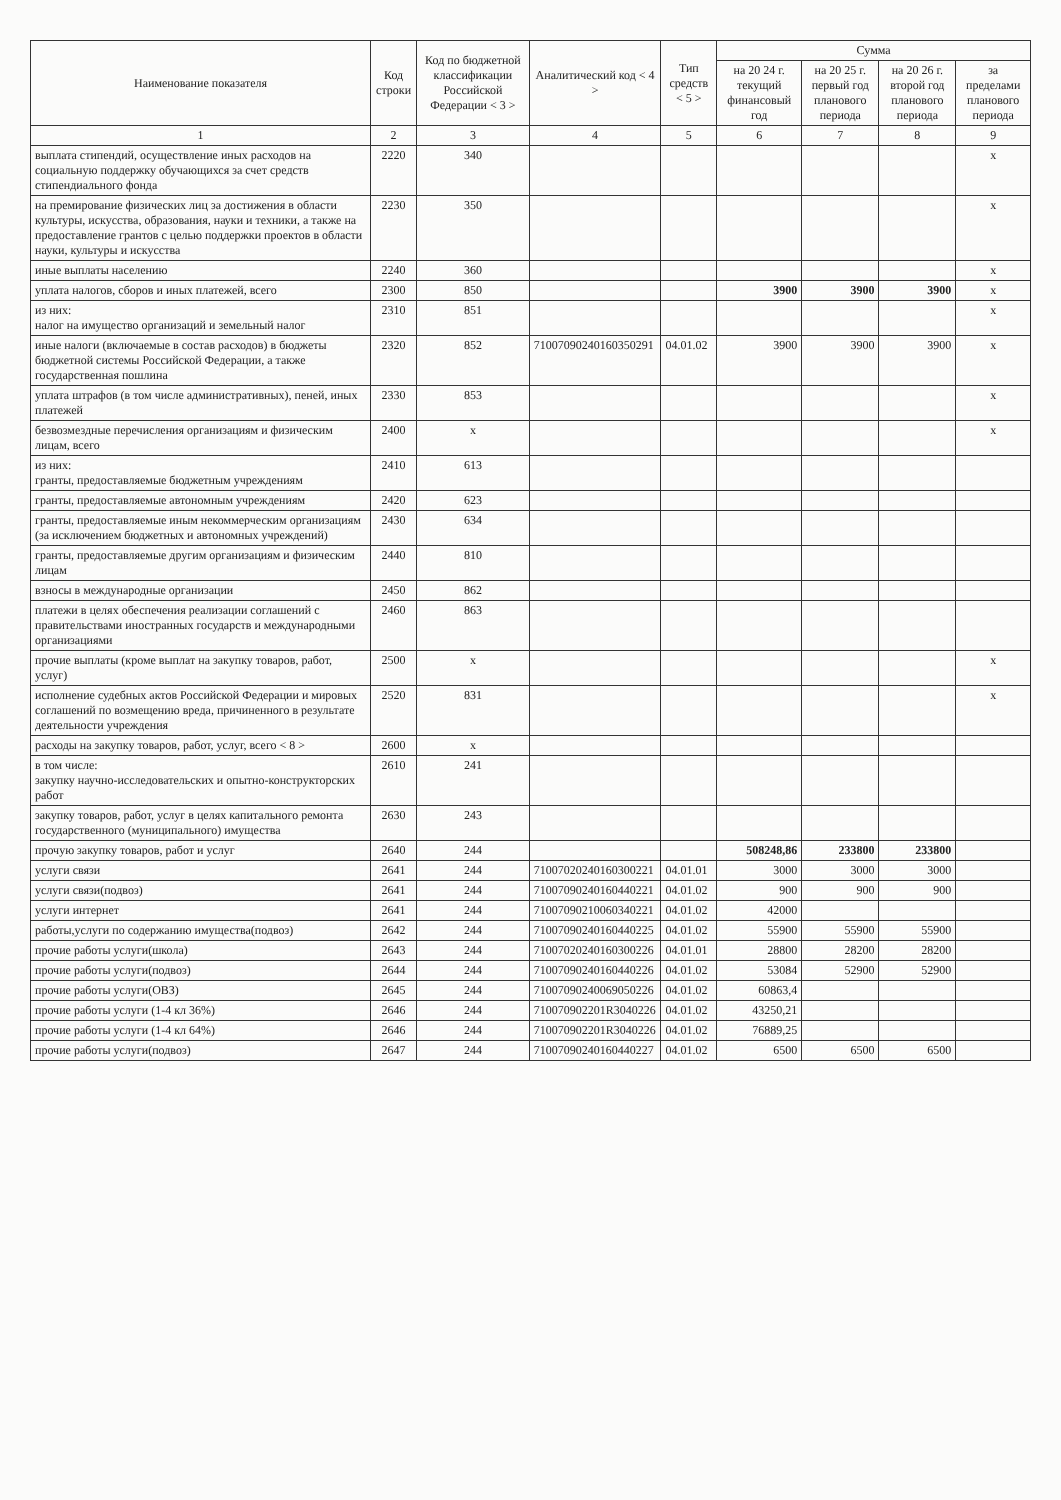| Наименование показателя | Код строки | Код по бюджетной классификации Российской Федерации < 3 > | Аналитический код < 4 > | Тип средств < 5 > | Сумма | | | |
| --- | --- | --- | --- | --- | --- | --- | --- | --- |
| | | | | | на 20 24 г. текущий финансовый год | на 20 25 г. первый год планового периода | на 20 26 г. второй год планового периода | за пределами планового периода |
| 1 | 2 | 3 | 4 | 5 | 6 | 7 | 8 | 9 |
| выплата стипендий, осуществление иных расходов на социальную поддержку обучающихся за счет средств стипендиального фонда | 2220 | 340 | | | | | | x |
| на премирование физических лиц за достижения в области культуры, искусства, образования, науки и техники, а также на предоставление грантов с целью поддержки проектов в области науки, культуры и искусства | 2230 | 350 | | | | | | x |
| иные выплаты населению | 2240 | 360 | | | | | | x |
| уплата налогов, сборов и иных платежей, всего | 2300 | 850 | | | 3900 | 3900 | 3900 | x |
| из них: налог на имущество организаций и земельный налог | 2310 | 851 | | | | | | x |
| иные налоги (включаемые в состав расходов) в бюджеты бюджетной системы Российской Федерации, а также государственная пошлина | 2320 | 852 | 71007090240160350291 | 04.01.02 | 3900 | 3900 | 3900 | x |
| уплата штрафов (в том числе административных), пеней, иных платежей | 2330 | 853 | | | | | | x |
| безвозмездные перечисления организациям и физическим лицам, всего | 2400 | x | | | | | | x |
| из них: гранты, предоставляемые бюджетным учреждениям | 2410 | 613 | | | | | | |
| гранты, предоставляемые автономным учреждениям | 2420 | 623 | | | | | | |
| гранты, предоставляемые иным некоммерческим организациям (за исключением бюджетных и автономных учреждений) | 2430 | 634 | | | | | | |
| гранты, предоставляемые другим организациям и физическим лицам | 2440 | 810 | | | | | | |
| взносы в международные организации | 2450 | 862 | | | | | | |
| платежи в целях обеспечения реализации соглашений с правительствами иностранных государств и международными организациями | 2460 | 863 | | | | | | |
| прочие выплаты (кроме выплат на закупку товаров, работ, услуг) | 2500 | x | | | | | | x |
| исполнение судебных актов Российской Федерации и мировых соглашений по возмещению вреда, причиненного в результате деятельности учреждения | 2520 | 831 | | | | | | x |
| расходы на закупку товаров, работ, услуг, всего < 8 > | 2600 | x | | | | | | |
| в том числе: закупку научно-исследовательских и опытно-конструкторских работ | 2610 | 241 | | | | | | |
| закупку товаров, работ, услуг в целях капитального ремонта государственного (муниципального) имущества | 2630 | 243 | | | | | | |
| прочую закупку товаров, работ и услуг | 2640 | 244 | | | 508248,86 | 233800 | 233800 | |
| услуги связи | 2641 | 244 | 71007020240160300221 | 04.01.01 | 3000 | 3000 | 3000 | |
| услуги связи(подвоз) | 2641 | 244 | 71007090240160440221 | 04.01.02 | 900 | 900 | 900 | |
| услуги интернет | 2641 | 244 | 71007090210060340221 | 04.01.02 | 42000 | | | |
| работы,услуги по содержанию имущества(подвоз) | 2642 | 244 | 71007090240160440225 | 04.01.02 | 55900 | 55900 | 55900 | |
| прочие работы услуги(школа) | 2643 | 244 | 71007020240160300226 | 04.01.01 | 28800 | 28200 | 28200 | |
| прочие работы услуги(подвоз) | 2644 | 244 | 71007090240160440226 | 04.01.02 | 53084 | 52900 | 52900 | |
| прочие работы услуги(ОВЗ) | 2645 | 244 | 71007090240069050226 | 04.01.02 | 60863,4 | | | |
| прочие работы услуги (1-4 кл 36%) | 2646 | 244 | 710070902201R3040226 | 04.01.02 | 43250,21 | | | |
| прочие работы услуги (1-4 кл 64%) | 2646 | 244 | 710070902201R3040226 | 04.01.02 | 76889,25 | | | |
| прочие работы услуги(подвоз) | 2647 | 244 | 71007090240160440227 | 04.01.02 | 6500 | 6500 | 6500 | |